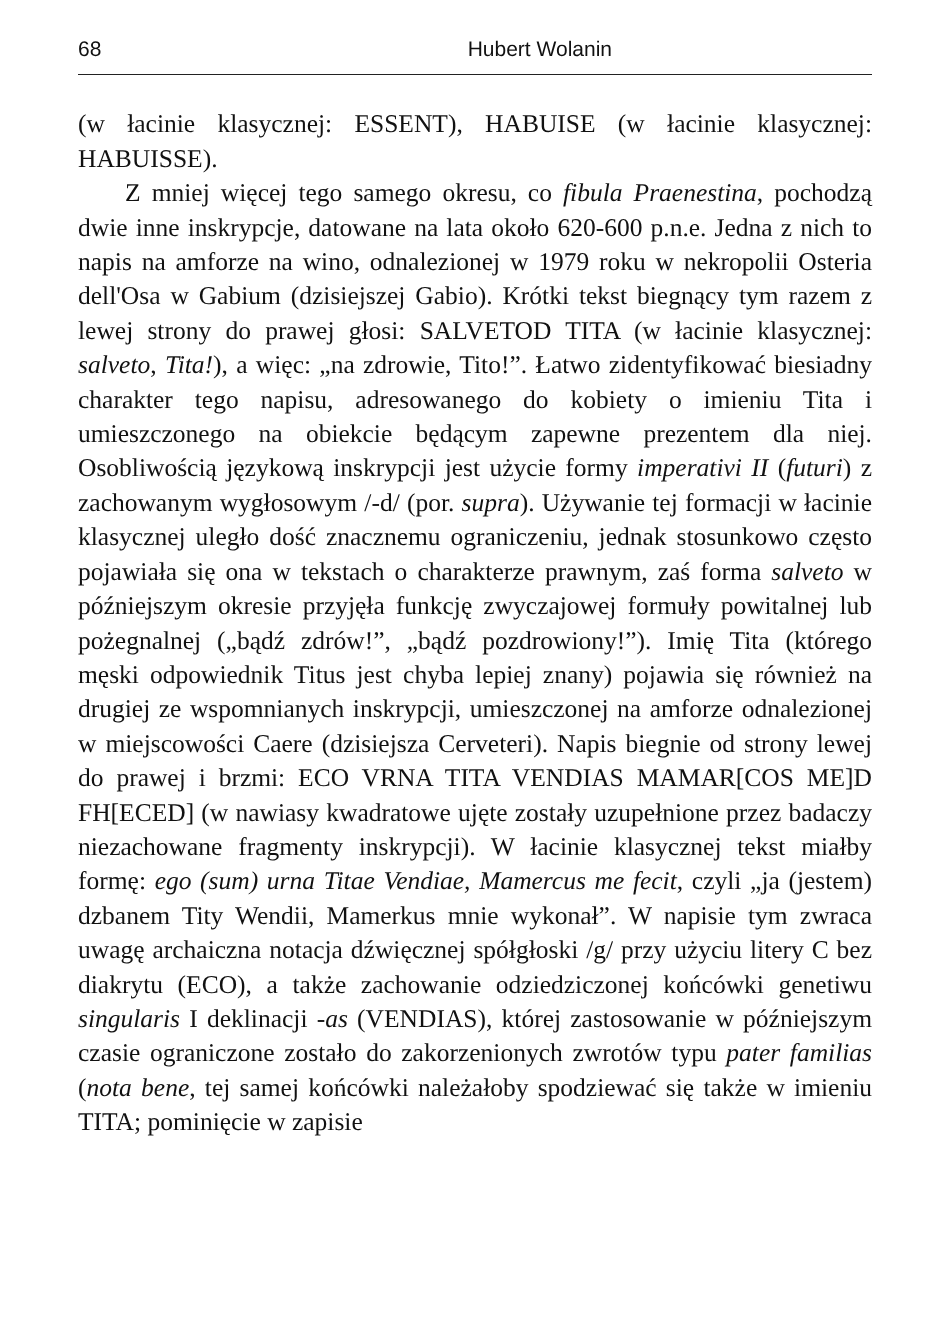68 Hubert Wolanin
(w łacinie klasycznej: ESSENT), HABUISE (w łacinie klasycznej: HABUISSE).
Z mniej więcej tego samego okresu, co fibula Praenestina, pochodzą dwie inne inskrypcje, datowane na lata około 620-600 p.n.e. Jedna z nich to napis na amforze na wino, odnalezionej w 1979 roku w nekropolii Osteria dell'Osa w Gabium (dzisiejszej Gabio). Krótki tekst biegnący tym razem z lewej strony do prawej głosi: SALVETOD TITA (w łacinie klasycznej: salveto, Tita!), a więc: „na zdrowie, Tito!”. Łatwo zidentyfikować biesiadny charakter tego napisu, adresowanego do kobiety o imieniu Tita i umieszczonego na obiekcie będącym zapewne prezentem dla niej. Osobliwością językową inskrypcji jest użycie formy imperativi II (futuri) z zachowanym wygłosowym /-d/ (por. supra). Używanie tej formacji w łacinie klasycznej uległo dość znacznemu ograniczeniu, jednak stosunkowo często pojawiała się ona w tekstach o charakterze prawnym, zaś forma salveto w późniejszym okresie przyjęła funkcję zwyczajowej formuły powitalnej lub pożegnalnej („bądź zdrów!”, „bądź pozdrowiony!”). Imię Tita (którego męski odpowiednik Titus jest chyba lepiej znany) pojawia się również na drugiej ze wspomnianych inskrypcji, umieszczonej na amforze odnalezionej w miejscowości Caere (dzisiejsza Cerveteri). Napis biegnie od strony lewej do prawej i brzmi: ECO VRNA TITA VENDIAS MAMAR[COS ME]D FH[ECED] (w nawiasy kwadratowe ujęte zostały uzupełnione przez badaczy niezachowane fragmenty inskrypcji). W łacinie klasycznej tekst miałby formę: ego (sum) urna Titae Vendiae, Mamercus me fecit, czyli „ja (jestem) dzbanem Tity Wendii, Mamerkus mnie wykonał”. W napisie tym zwraca uwagę archaiczna notacja dźwięcznej spółgłoski /g/ przy użyciu litery C bez diakrytu (ECO), a także zachowanie odziedziczonej końcówki genetiwu singularis I deklinacji -as (VENDIAS), której zastosowanie w późniejszym czasie ograniczone zostało do zakorzenionych zwrotów typu pater familias (nota bene, tej samej końcówki należałoby spodziewać się także w imieniu TITA; pominięcie w zapisie